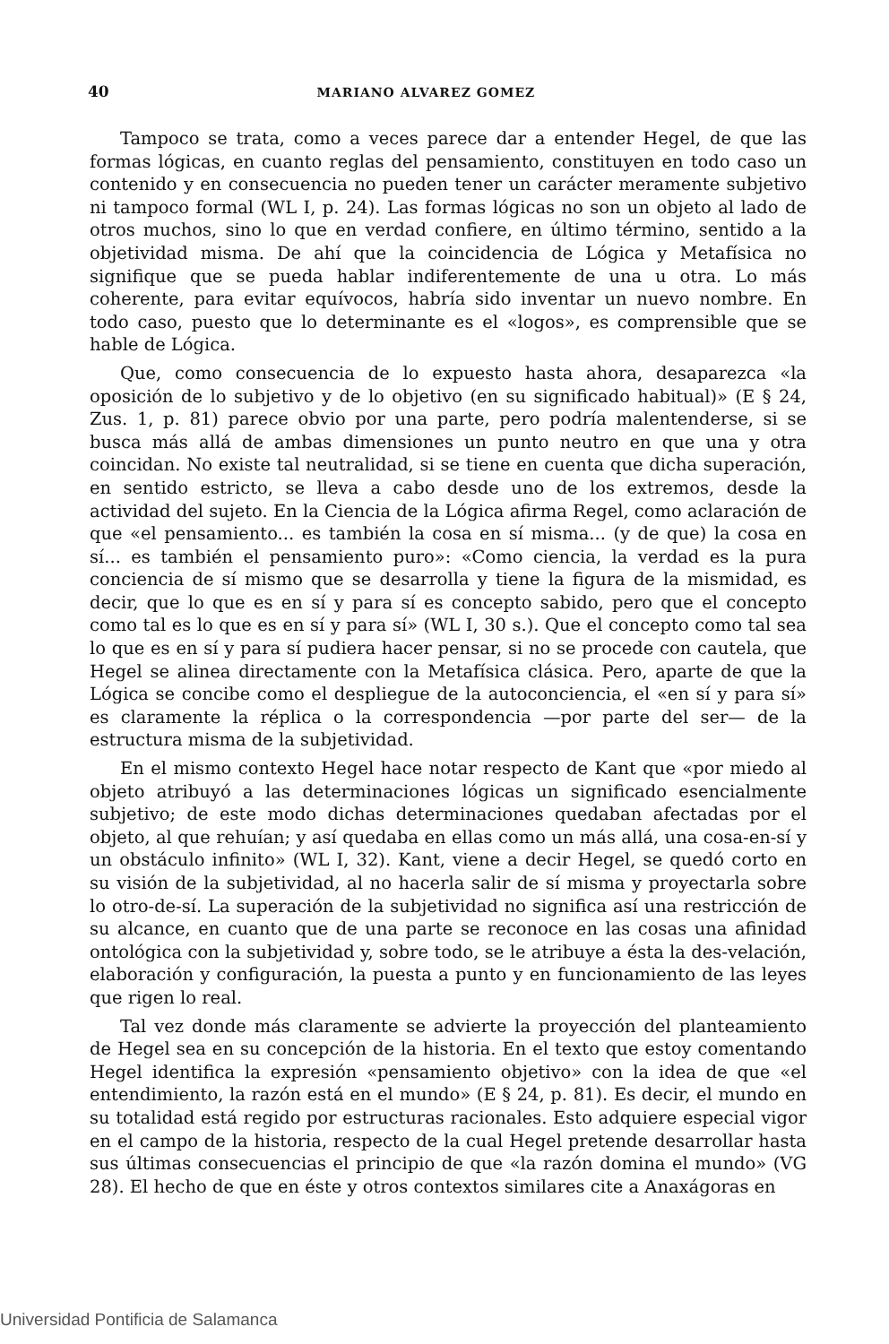40 MARIANO ALVAREZ GOMEZ
Tampoco se trata, como a veces parece dar a entender Hegel, de que las formas lógicas, en cuanto reglas del pensamiento, constituyen en todo caso un contenido y en consecuencia no pueden tener un carácter meramente subjetivo ni tampoco formal (WL I, p. 24). Las formas lógicas no son un objeto al lado de otros muchos, sino lo que en verdad confiere, en último término, sentido a la objetividad misma. De ahí que la coincidencia de Lógica y Metafísica no signifique que se pueda hablar indiferentemente de una u otra. Lo más coherente, para evitar equívocos, habría sido inventar un nuevo nombre. En todo caso, puesto que lo determinante es el «logos», es comprensible que se hable de Lógica.
Que, como consecuencia de lo expuesto hasta ahora, desaparezca «la oposición de lo subjetivo y de lo objetivo (en su significado habitual)» (E § 24, Zus. 1, p. 81) parece obvio por una parte, pero podría malentenderse, si se busca más allá de ambas dimensiones un punto neutro en que una y otra coincidan. No existe tal neutralidad, si se tiene en cuenta que dicha superación, en sentido estricto, se lleva a cabo desde uno de los extremos, desde la actividad del sujeto. En la Ciencia de la Lógica afirma Regel, como aclaración de que «el pensamiento... es también la cosa en sí misma... (y de que) la cosa en sí... es también el pensamiento puro»: «Como ciencia, la verdad es la pura conciencia de sí mismo que se desarrolla y tiene la figura de la mismidad, es decir, que lo que es en sí y para sí es concepto sabido, pero que el concepto como tal es lo que es en sí y para sí» (WL I, 30 s.). Que el concepto como tal sea lo que es en sí y para sí pudiera hacer pensar, si no se procede con cautela, que Hegel se alinea directamente con la Metafísica clásica. Pero, aparte de que la Lógica se concibe como el despliegue de la autoconciencia, el «en sí y para sí» es claramente la réplica o la correspondencia —por parte del ser— de la estructura misma de la subjetividad.
En el mismo contexto Hegel hace notar respecto de Kant que «por miedo al objeto atribuyó a las determinaciones lógicas un significado esencialmente subjetivo; de este modo dichas determinaciones quedaban afectadas por el objeto, al que rehuían; y así quedaba en ellas como un más allá, una cosa-en-sí y un obstáculo infinito» (WL I, 32). Kant, viene a decir Hegel, se quedó corto en su visión de la subjetividad, al no hacerla salir de sí misma y proyectarla sobre lo otro-de-sí. La superación de la subjetividad no significa así una restricción de su alcance, en cuanto que de una parte se reconoce en las cosas una afinidad ontológica con la subjetividad y, sobre todo, se le atribuye a ésta la des-velación, elaboración y configuración, la puesta a punto y en funcionamiento de las leyes que rigen lo real.
Tal vez donde más claramente se advierte la proyección del planteamiento de Hegel sea en su concepción de la historia. En el texto que estoy comentando Hegel identifica la expresión «pensamiento objetivo» con la idea de que «el entendimiento, la razón está en el mundo» (E § 24, p. 81). Es decir, el mundo en su totalidad está regido por estructuras racionales. Esto adquiere especial vigor en el campo de la historia, respecto de la cual Hegel pretende desarrollar hasta sus últimas consecuencias el principio de que «la razón domina el mundo» (VG 28). El hecho de que en éste y otros contextos similares cite a Anaxágoras en
Universidad Pontificia de Salamanca